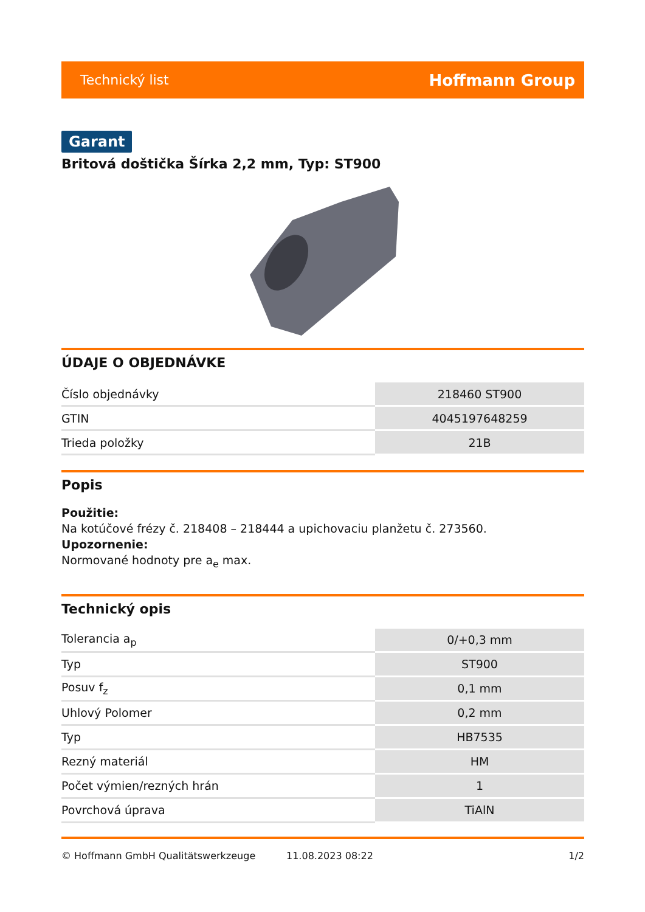Technický list Hoffmann Group
Garant
Britová doštička Šírka 2,2 mm, Typ: ST900
ÚDAJE O OBJEDNÁVKE
| Číslo objednávky | 218460 ST900 |
| GTIN | 4045197648259 |
| Trieda položky | 21B |
Popis
Použitie:
Na kotúčové frézy č. 218408 – 218444 a upichovaciu planžetu č. 273560.
Upozornenie:
Normované hodnoty pre a<sub>e</sub> max.
Technický opis
| Tolerancia a<sub>p</sub> | 0/+0,3 mm |
| Typ | ST900 |
| Posuv f<sub>z</sub> | 0,1 mm |
| Uhlový Polomer | 0,2 mm |
| Typ | HB7535 |
| Rezný materiál | HM |
| Počet výmien/rezných hrán | 1 |
| Povrchová úprava | TiAlN |
© Hoffmann GmbH Qualitätswerkzeuge 11.08.2023 08:22 1/2